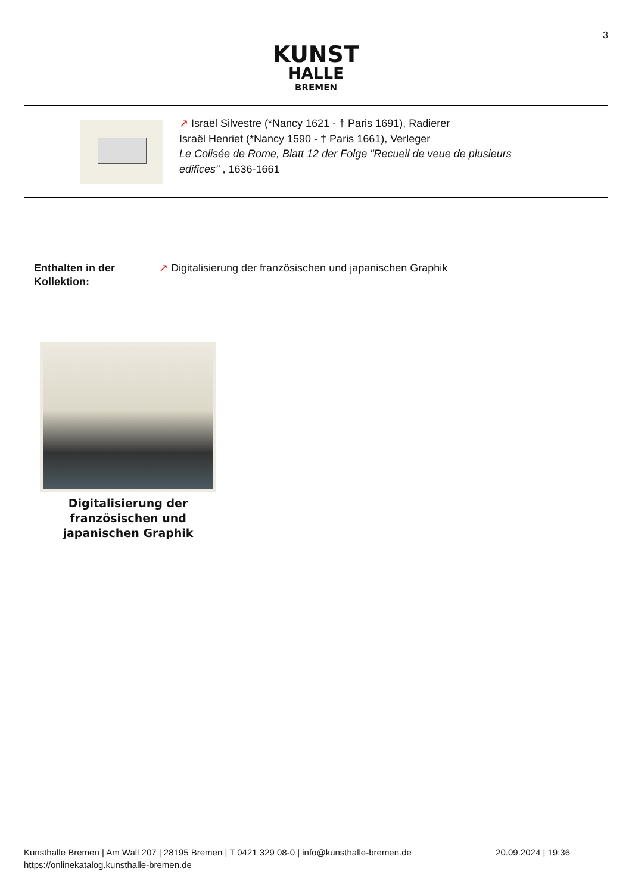3
KUNST
HALLE
BREMEN
↗ Israël Silvestre (*Nancy 1621 - † Paris 1691), Radierer
Israël Henriet (*Nancy 1590 - † Paris 1661), Verleger
Le Colisée de Rome, Blatt 12 der Folge "Recueil de veue de plusieurs
edifices" , 1636-1661
Enthalten in der Kollektion: ↗ Digitalisierung der französischen und japanischen Graphik
Digitalisierung der französischen und japanischen Graphik
Kunsthalle Bremen | Am Wall 207 | 28195 Bremen | T 0421 329 08-0 | info@kunsthalle-bremen.de
https://onlinekatalog.kunsthalle-bremen.de
20.09.2024 | 19:36